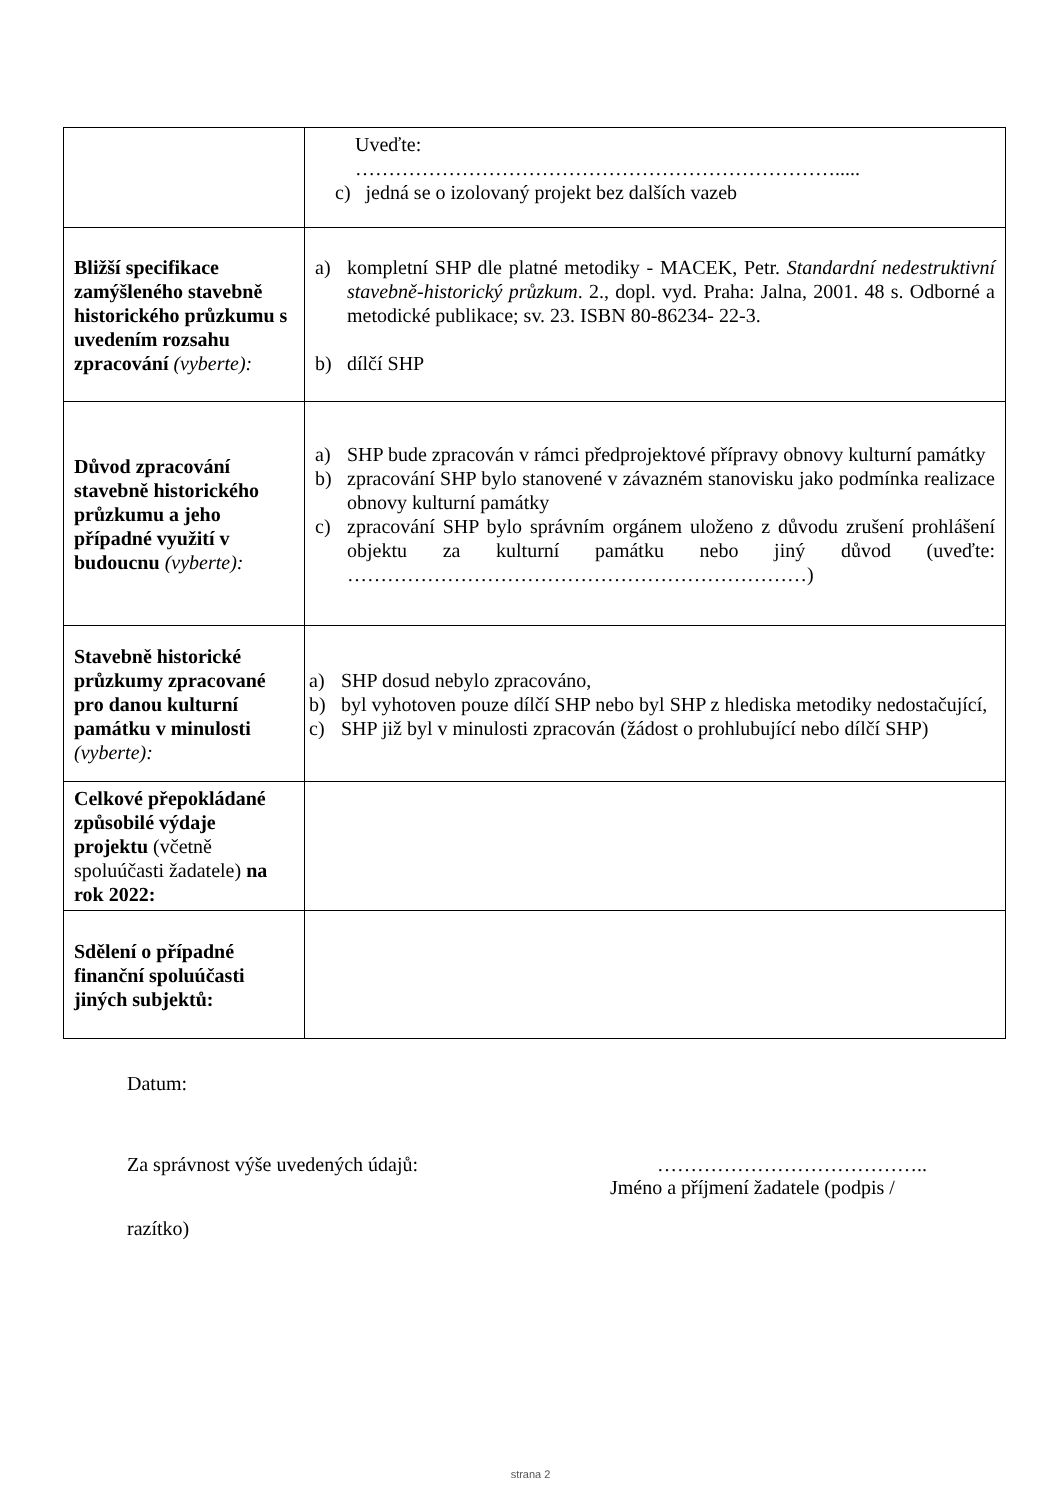| | Uveďte: ………………………………………………………………..... c) jedná se o izolovaný projekt bez dalších vazeb |
| Bližší specifikace zamýšleného stavebně historického průzkumu s uvedením rozsahu zpracování (vyberte): | a) kompletní SHP dle platné metodiky - MACEK, Petr. Standardní nedestruktivní stavebně-historický průzkum . 2., dopl. vyd. Praha: Jalna, 2001. 48 s. Odborné a metodické publikace; sv. 23. ISBN 80-86234- 22-3. b) dílčí SHP |
| Důvod zpracování stavebně historického průzkumu a jeho případné využití v budoucnu (vyberte): | a) SHP bude zpracován v rámci předprojektové přípravy obnovy kulturní památky b) zpracování SHP bylo stanovené v závazném stanovisku jako podmínka realizace obnovy kulturní památky c) zpracování SHP bylo správním orgánem uloženo z důvodu zrušení prohlášení objektu za kulturní památku nebo jiný důvod (uveďte: ……………………………………………………………) |
| Stavebně historické průzkumy zpracované pro danou kulturní památku v minulosti (vyberte): | a) SHP dosud nebylo zpracováno, b) byl vyhotoven pouze dílčí SHP nebo byl SHP z hlediska metodiky nedostačující, c) SHP již byl v minulosti zpracován (žádost o prohlubující nebo dílčí SHP) |
| Celkové přepokládané způsobilé výdaje projektu (včetně spoluúčasti žadatele) na rok 2022: | |
| Sdělení o případné finanční spoluúčasti jiných subjektů: | |
Datum:
Za správnost výše uvedených údajů: …………………………………..
Jméno a příjmení žadatele (podpis /
razítko)
strana 2